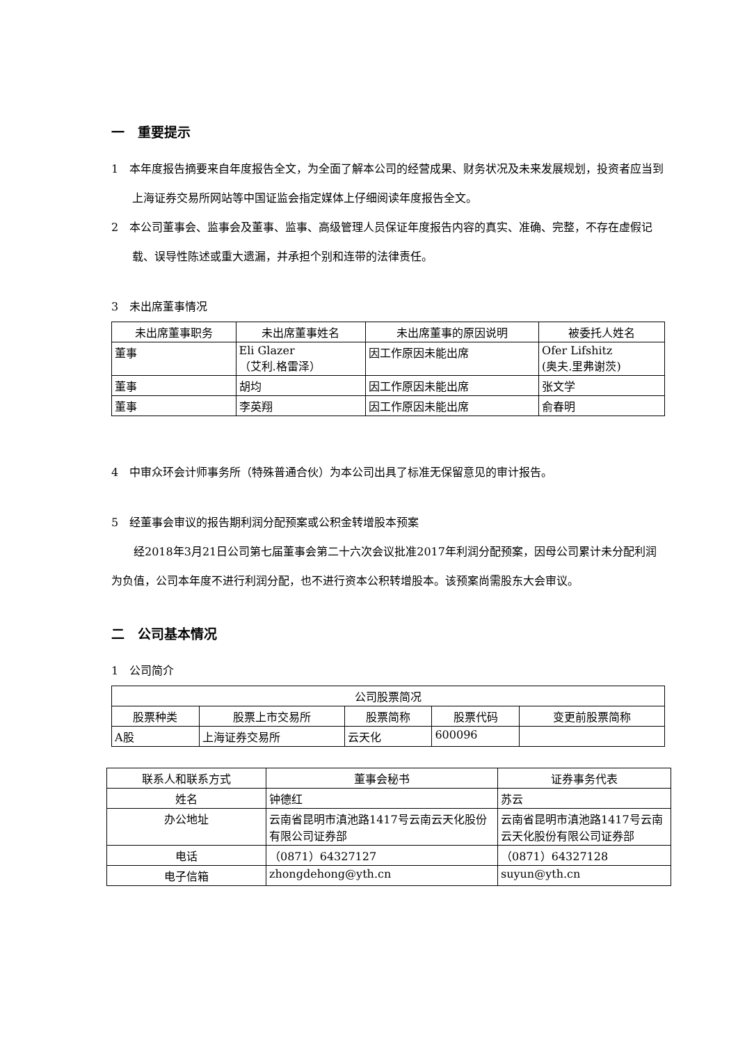一　重要提示
1　本年度报告摘要来自年度报告全文，为全面了解本公司的经营成果、财务状况及未来发展规划，投资者应当到上海证券交易所网站等中国证监会指定媒体上仔细阅读年度报告全文。
2　本公司董事会、监事会及董事、监事、高级管理人员保证年度报告内容的真实、准确、完整，不存在虚假记载、误导性陈述或重大遗漏，并承担个别和连带的法律责任。
3　未出席董事情况
| 未出席董事职务 | 未出席董事姓名 | 未出席董事的原因说明 | 被委托人姓名 |
| --- | --- | --- | --- |
| 董事 | Eli Glazer （艾利.格雷泽） | 因工作原因未能出席 | Ofer Lifshitz (奥夫.里弗谢茨) |
| 董事 | 胡均 | 因工作原因未能出席 | 张文学 |
| 董事 | 李英翔 | 因工作原因未能出席 | 俞春明 |
4　中审众环会计师事务所（特殊普通合伙）为本公司出具了标准无保留意见的审计报告。
5　经董事会审议的报告期利润分配预案或公积金转增股本预案
经2018年3月21日公司第七届董事会第二十六次会议批准2017年利润分配预案，因母公司累计未分配利润为负值，公司本年度不进行利润分配，也不进行资本公积转增股本。该预案尚需股东大会审议。
二　公司基本情况
1　公司简介
| 公司股票简况 | | | | |
| --- | --- | --- | --- | --- |
| 股票种类 | 股票上市交易所 | 股票简称 | 股票代码 | 变更前股票简称 |
| A股 | 上海证券交易所 | 云天化 | 600096 | |
| 联系人和联系方式 | 董事会秘书 | 证券事务代表 |
| --- | --- | --- |
| 姓名 | 钟德红 | 苏云 |
| 办公地址 | 云南省昆明市滇池路1417号云南云天化股份有限公司证券部 | 云南省昆明市滇池路1417号云南云天化股份有限公司证券部 |
| 电话 | （0871）64327127 | （0871）64327128 |
| 电子信箱 | zhongdehong@yth.cn | suyun@yth.cn |